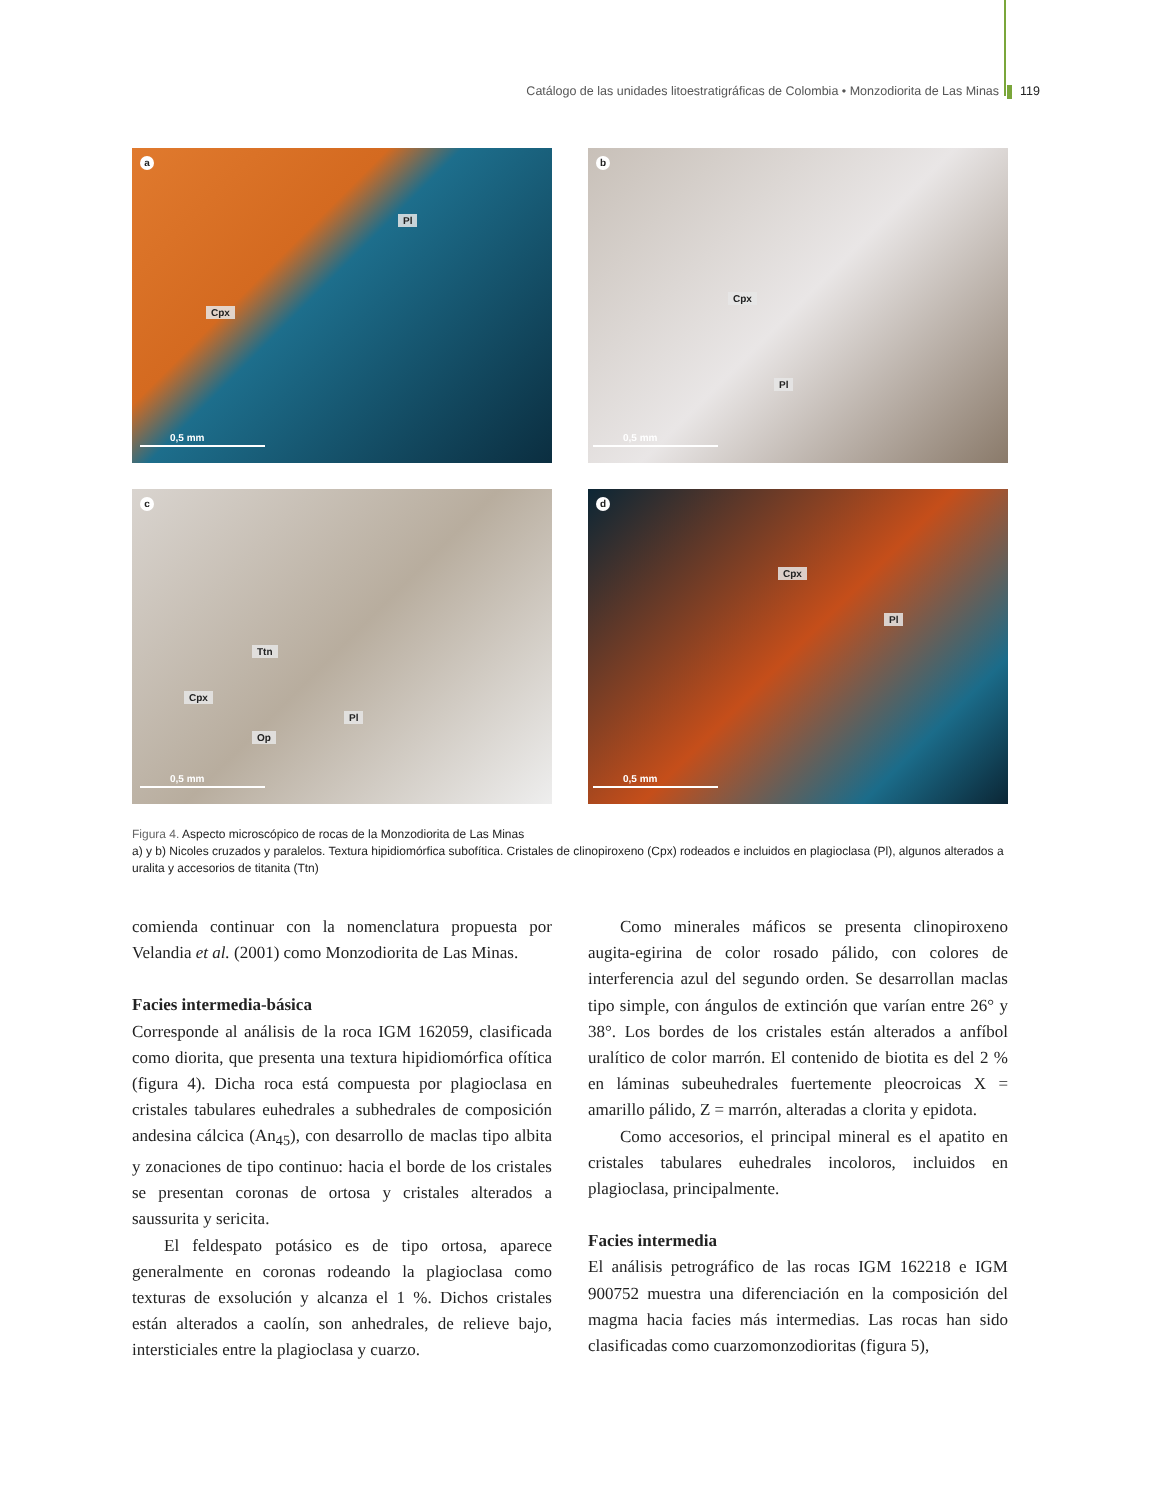Catálogo de las unidades litoestratigráficas de Colombia • Monzodiorita de Las Minas 119
a
Pl
Cpx
0,5 mm
b
Cpx
Pl
0,5 mm
c
Ttn
Cpx
Pl
Op
0,5 mm
d
Cpx
Pl
0,5 mm
Figura 4. Aspecto microscópico de rocas de la Monzodiorita de Las Minas
a) y b) Nicoles cruzados y paralelos. Textura hipidiomórfica subofítica. Cristales de clinopiroxeno (Cpx) rodeados e incluidos en plagioclasa (Pl), algunos alterados a uralita y accesorios de titanita (Ttn)
comienda continuar con la nomenclatura propuesta por Velandia et al. (2001) como Monzodiorita de Las Minas.
Facies intermedia-básica
Corresponde al análisis de la roca IGM 162059, clasificada como diorita, que presenta una textura hipidiomórfica ofítica (figura 4). Dicha roca está compuesta por plagioclasa en cristales tabulares euhedrales a subhedrales de composición andesina cálcica (An<sub>45</sub>), con desarrollo de maclas tipo albita y zonaciones de tipo continuo: hacia el borde de los cristales se presentan coronas de ortosa y cristales alterados a saussurita y sericita.
El feldespato potásico es de tipo ortosa, aparece generalmente en coronas rodeando la plagioclasa como texturas de exsolución y alcanza el 1 %. Dichos cristales están alterados a caolín, son anhedrales, de relieve bajo, intersticiales entre la plagioclasa y cuarzo.
Como minerales máficos se presenta clinopiroxeno augita-egirina de color rosado pálido, con colores de interferencia azul del segundo orden. Se desarrollan maclas tipo simple, con ángulos de extinción que varían entre 26° y 38°. Los bordes de los cristales están alterados a anfíbol uralítico de color marrón. El contenido de biotita es del 2 % en láminas subeuhedrales fuertemente pleocroicas X = amarillo pálido, Z = marrón, alteradas a clorita y epidota.
Como accesorios, el principal mineral es el apatito en cristales tabulares euhedrales incoloros, incluidos en plagioclasa, principalmente.
Facies intermedia
El análisis petrográfico de las rocas IGM 162218 e IGM 900752 muestra una diferenciación en la composición del magma hacia facies más intermedias. Las rocas han sido clasificadas como cuarzomonzodioritas (figura 5),